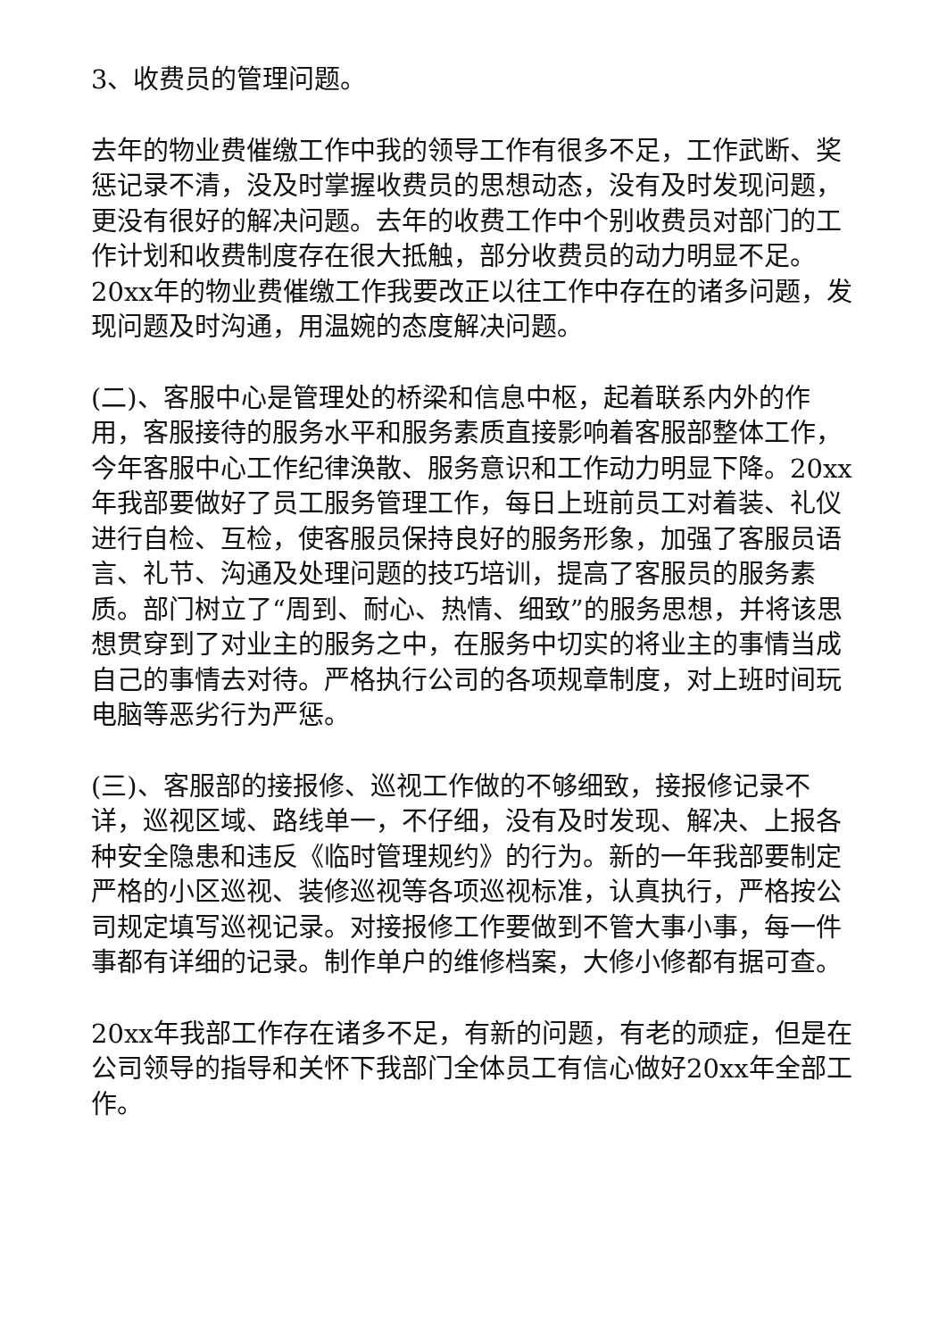3、收费员的管理问题。
去年的物业费催缴工作中我的领导工作有很多不足，工作武断、奖惩记录不清，没及时掌握收费员的思想动态，没有及时发现问题，更没有很好的解决问题。去年的收费工作中个别收费员对部门的工作计划和收费制度存在很大抵触，部分收费员的动力明显不足。20xx年的物业费催缴工作我要改正以往工作中存在的诸多问题，发现问题及时沟通，用温婉的态度解决问题。
(二)、客服中心是管理处的桥梁和信息中枢，起着联系内外的作用，客服接待的服务水平和服务素质直接影响着客服部整体工作，今年客服中心工作纪律涣散、服务意识和工作动力明显下降。20xx年我部要做好了员工服务管理工作，每日上班前员工对着装、礼仪进行自检、互检，使客服员保持良好的服务形象，加强了客服员语言、礼节、沟通及处理问题的技巧培训，提高了客服员的服务素质。部门树立了“周到、耐心、热情、细致”的服务思想，并将该思想贯穿到了对业主的服务之中，在服务中切实的将业主的事情当成自己的事情去对待。严格执行公司的各项规章制度，对上班时间玩电脑等恶劣行为严惩。
(三)、客服部的接报修、巡视工作做的不够细致，接报修记录不详，巡视区域、路线单一，不仔细，没有及时发现、解决、上报各种安全隐患和违反《临时管理规约》的行为。新的一年我部要制定严格的小区巡视、装修巡视等各项巡视标准，认真执行，严格按公司规定填写巡视记录。对接报修工作要做到不管大事小事，每一件事都有详细的记录。制作单户的维修档案，大修小修都有据可查。
20xx年我部工作存在诸多不足，有新的问题，有老的顽症，但是在公司领导的指导和关怀下我部门全体员工有信心做好20xx年全部工作。